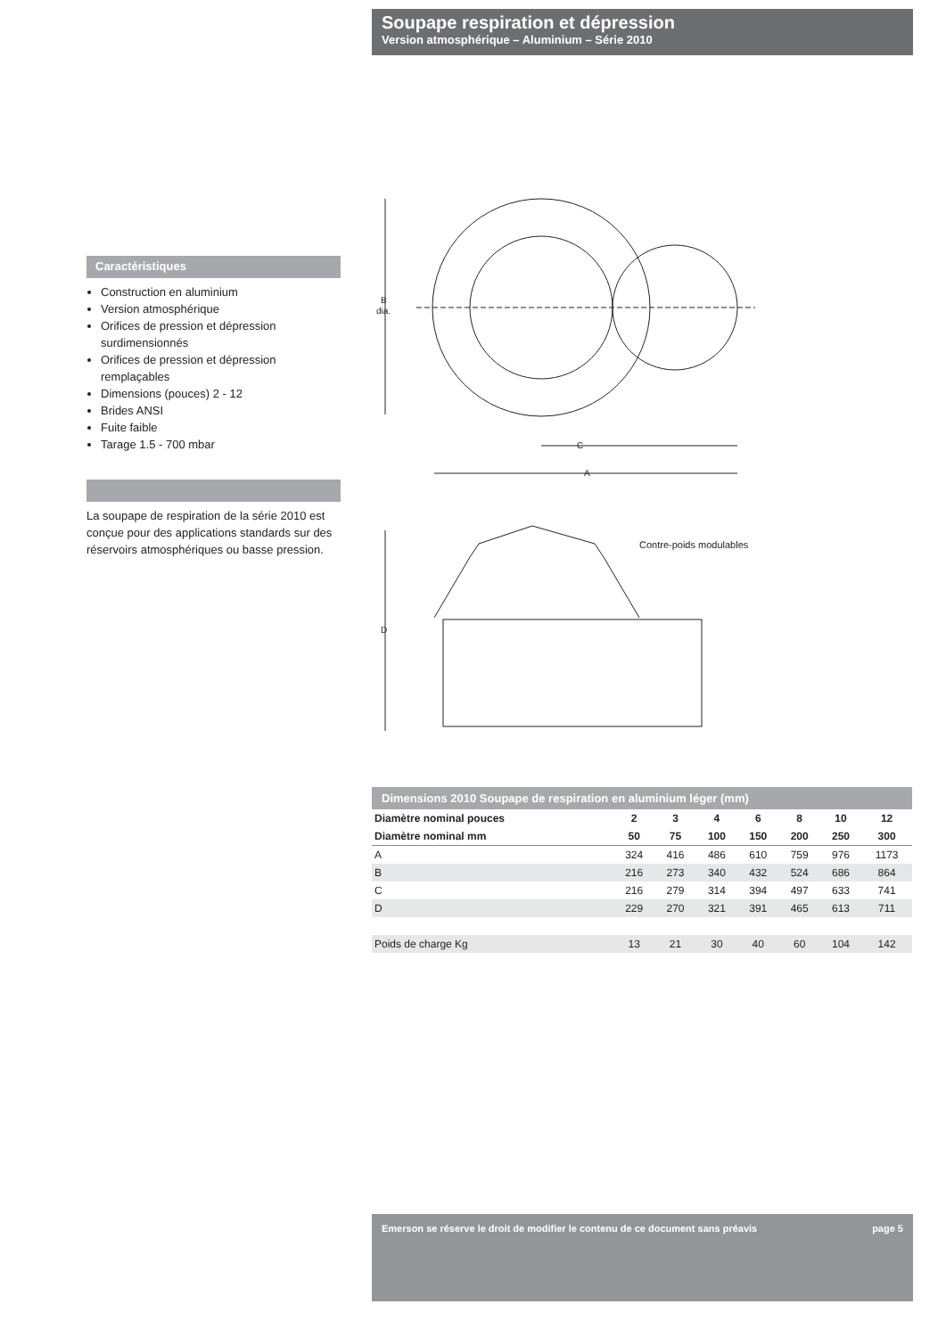Soupape respiration et dépression
Version atmosphérique – Aluminium – Série 2010
Caractéristiques
Construction en aluminium
Version atmosphérique
Orifices de pression et dépression surdimensionnés
Orifices de pression et dépression remplaçables
Dimensions (pouces) 2 - 12
Brides ANSI
Fuite faible
Tarage 1.5 - 700 mbar
La soupape de respiration de la série 2010 est conçue pour des applications standards sur des réservoirs atmosphériques ou basse pression.
B
dia.
C
A
D
Contre-poids modulables
Dimensions 2010 Soupape de respiration en aluminium léger (mm)
| Diamètre nominal pouces | 2 | 3 | 4 | 6 | 8 | 10 | 12 |
| --- | --- | --- | --- | --- | --- | --- | --- |
| Diamètre nominal mm | 50 | 75 | 100 | 150 | 200 | 250 | 300 |
| A | 324 | 416 | 486 | 610 | 759 | 976 | 1173 |
| B | 216 | 273 | 340 | 432 | 524 | 686 | 864 |
| C | 216 | 279 | 314 | 394 | 497 | 633 | 741 |
| D | 229 | 270 | 321 | 391 | 465 | 613 | 711 |
| Poids de charge Kg | 13 | 21 | 30 | 40 | 60 | 104 | 142 |
Emerson se réserve le droit de modifier le contenu de ce document sans préavis page 5